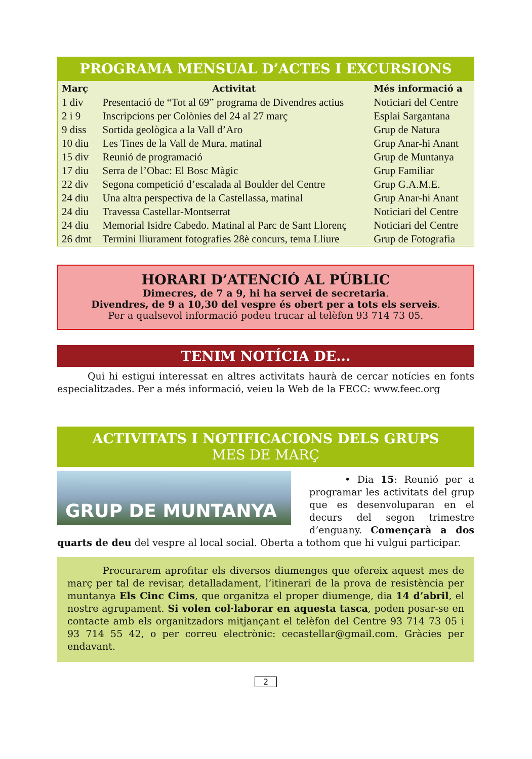PROGRAMA MENSUAL D’ACTES I EXCURSIONS
| Març | Activitat | Més informació a |
| --- | --- | --- |
| 1 div | Presentació de “Tot al 69” programa de Divendres actius | Noticiari del Centre |
| 2 i 9 | Inscripcions per Colònies del 24 al 27 març | Esplai Sargantana |
| 9 diss | Sortida geològica a la Vall d’Aro | Grup de Natura |
| 10 diu | Les Tines de la Vall de Mura, matinal | Grup Anar-hi Anant |
| 15 div | Reunió de programació | Grup de Muntanya |
| 17 diu | Serra de l’Obac: El Bosc Màgic | Grup Familiar |
| 22 div | Segona competició d’escalada al Boulder del Centre | Grup G.A.M.E. |
| 24 diu | Una altra perspectiva de la Castellassa, matinal | Grup Anar-hi Anant |
| 24 diu | Travessa Castellar-Montserrat | Noticiari del Centre |
| 24 diu | Memorial Isidre Cabedo. Matinal al Parc de Sant Llorenç | Noticiari del Centre |
| 26 dmt | Termini lliurament fotografies 28è concurs, tema Lliure | Grup de Fotografia |
HORARI D’ATENCIÓ AL PÚBLIC
Dimecres, de 7 a 9, hi ha servei de secretaria.
Divendres, de 9 a 10,30 del vespre és obert per a tots els serveis.
Per a qualsevol informació podeu trucar al telèfon 93 714 73 05.
TENIM NOTÍCIA DE...
Qui hi estigui interessat en altres activitats haurà de cercar notícies en fonts especialitzades. Per a més informació, veieu la Web de la FECC: www.feec.org
ACTIVITATS I NOTIFICACIONS DELS GRUPS
MES DE MARÇ
GRUP DE MUNTANYA
• Dia 15: Reunió per a programar les activitats del grup que es desenvoluparan en el decurs del segon trimestre d’enguany. Començarà a dos quarts de deu del vespre al local social. Oberta a tothom que hi vulgui participar.
Procurarem aprofitar els diversos diumenges que ofereix aquest mes de març per tal de revisar, detalladament, l’itinerari de la prova de resistència per muntanya Els Cinc Cims, que organitza el proper diumenge, dia 14 d’abril, el nostre agrupament. Si volen col·laborar en aquesta tasca, poden posar-se en contacte amb els organitzadors mitjançant el telèfon del Centre 93 714 73 05 i 93 714 55 42, o per correu electrònic: cecastellar@gmail.com. Gràcies per endavant.
2